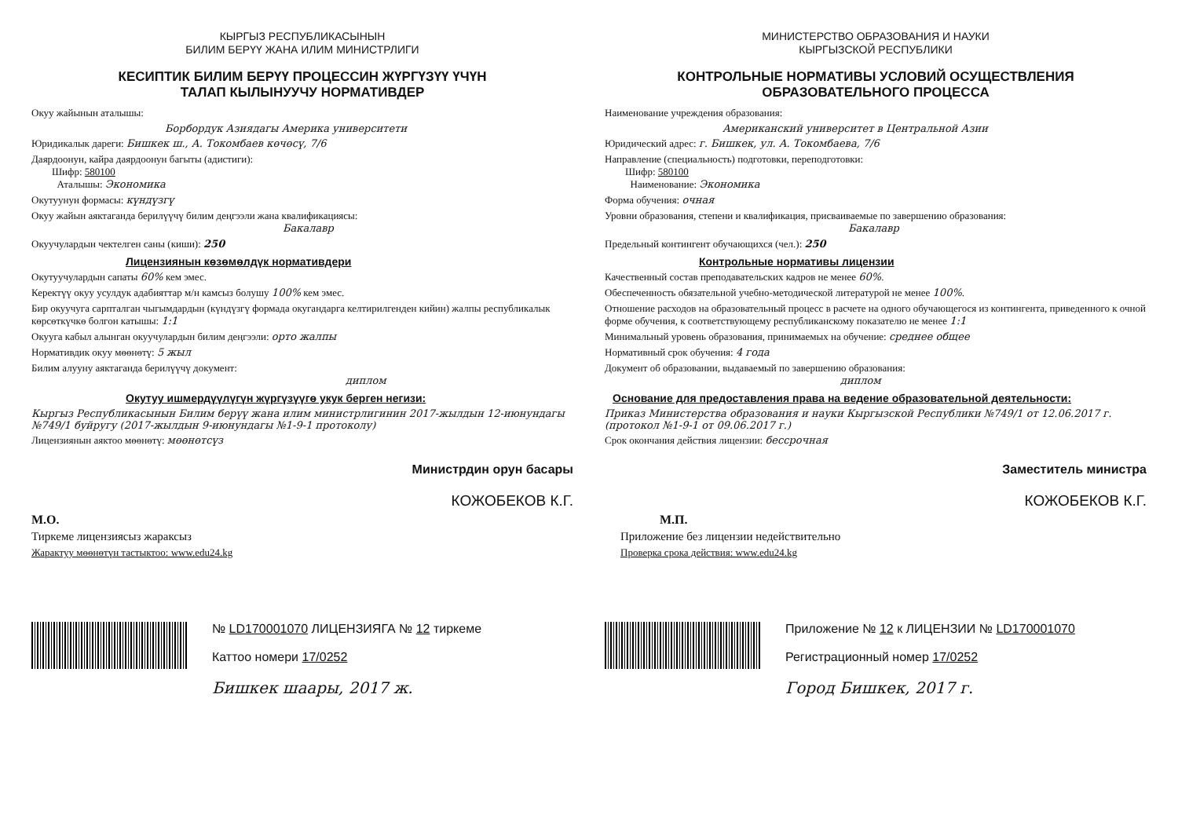КЫРГЫЗ РЕСПУБЛИКАСЫНЫН
БИЛИМ БЕРҮҮ ЖАНА ИЛИМ МИНИСТРЛИГИ
КЕСИПТИК БИЛИМ БЕРҮҮ ПРОЦЕССИН ЖҮРГҮЗҮҮ ҮЧҮН
ТАЛАП КЫЛЫНУУЧУ НОРМАТИВДЕР
Окуу жайынын аталышы:
Борбордук Азиядагы Америка университети
Юридикалык дареги: Бишкек ш., А. Токомбаев көчөсү, 7/6
Даярдоонун, кайра даярдоонун багыты (адистиги):
Шифр: 580100
Аталышы: Экономика
Окутуунун формасы: күндүзгү
Окуу жайын аяктаганда берилүүчү билим деңгээли жана квалификациясы:
Бакалавр
Окуучулардын чектелген саны (киши): 250
Лицензиянын көзөмөлдүк нормативдери
Окутуучулардын сапаты 60% кем эмес.
Керектүү окуу усулдук адабияттар м/н камсыз болушу 100% кем эмес.
Бир окуучуга сарпталган чыгымдардын (күндүзгү формада окугандарга келтирилгенден кийин) жалпы республикалык көрсөткүчкө болгон катышы: 1:1
Окууга кабыл алынган окуучулардын билим деңгээли: орто жалпы
Нормативдик окуу мөөнөтү: 5 жыл
Билим алууну аяктаганда берилүүчү документ:
диплом
Окутуу ишмердүүлүгүн жүргүзүүгө укук берген негизи:
Кыргыз Республикасынын Билим берүү жана илим министрлигинин 2017-жылдын 12-июнундагы №749/1 буйругу (2017-жылдын 9-июнундагы №1-9-1 протоколу)
Лицензиянын аяктоо мөөнөтү: мөөнөтсүз
Министрдин орун басары
КОЖОБЕКОВ К.Г.
М.О.
Тиркеме лицензиясыз жараксыз
Жарактуу мөөнөтүн тастыктоо: www.edu24.kg
№ LD170001070 ЛИЦЕНЗИЯГА № 12 тиркеме
Каттоо номери 17/0252
Бишкек шаары, 2017 ж.
МИНИСТЕРСТВО ОБРАЗОВАНИЯ И НАУКИ
КЫРГЫЗСКОЙ РЕСПУБЛИКИ
КОНТРОЛЬНЫЕ НОРМАТИВЫ УСЛОВИЙ ОСУЩЕСТВЛЕНИЯ
ОБРАЗОВАТЕЛЬНОГО ПРОЦЕССА
Наименование учреждения образования:
Американский университет в Центральной Азии
Юридический адрес: г. Бишкек, ул. А. Токомбаева, 7/6
Направление (специальность) подготовки, переподготовки:
Шифр: 580100
Наименование: Экономика
Форма обучения: очная
Уровни образования, степени и квалификация, присваиваемые по завершению образования:
Бакалавр
Предельный контингент обучающихся (чел.): 250
Контрольные нормативы лицензии
Качественный состав преподавательских кадров не менее 60%.
Обеспеченность обязательной учебно-методической литературой не менее 100%.
Отношение расходов на образовательный процесс в расчете на одного обучающегося из контингента, приведенного к очной форме обучения, к соответствующему республиканскому показателю не менее 1:1
Минимальный уровень образования, принимаемых на обучение: среднее общее
Нормативный срок обучения: 4 года
Документ об образовании, выдаваемый по завершению образования:
диплом
Основание для предоставления права на ведение образовательной деятельности:
Приказ Министерства образования и науки Кыргызской Республики №749/1 от 12.06.2017 г. (протокол №1-9-1 от 09.06.2017 г.)
Срок окончания действия лицензии: бессрочная
Заместитель министра
КОЖОБЕКОВ К.Г.
М.П.
Приложение без лицензии недействительно
Проверка срока действия: www.edu24.kg
Приложение № 12 к ЛИЦЕНЗИИ № LD170001070
Регистрационный номер 17/0252
Город Бишкек, 2017 г.